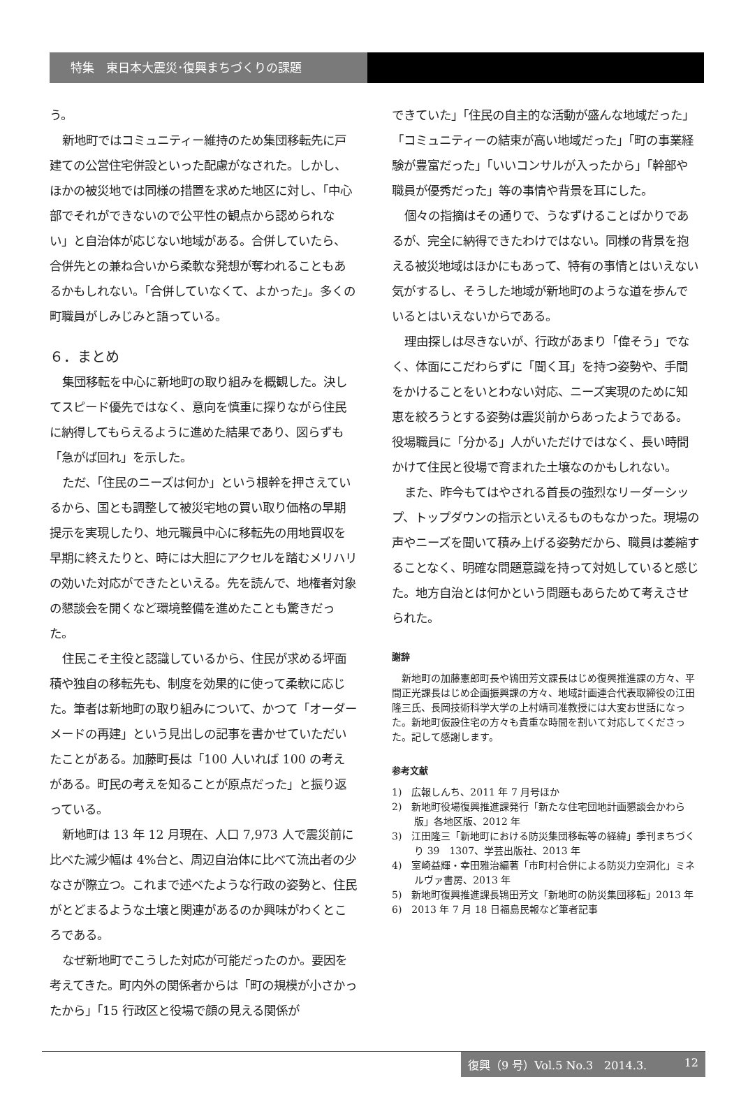特集　東日本大震災･復興まちづくりの課題
う。
新地町ではコミュニティー維持のため集団移転先に戸建ての公営住宅併設といった配慮がなされた。しかし、ほかの被災地では同様の措置を求めた地区に対し、「中心部でそれができないので公平性の観点から認められない」と自治体が応じない地域がある。合併していたら、合併先との兼ね合いから柔軟な発想が奪われることもあるかもしれない。「合併していなくて、よかった」。多くの町職員がしみじみと語っている。
６．まとめ
集団移転を中心に新地町の取り組みを概観した。決してスピード優先ではなく、意向を慎重に探りながら住民に納得してもらえるように進めた結果であり、図らずも「急がば回れ」を示した。
ただ、「住民のニーズは何か」という根幹を押さえているから、国とも調整して被災宅地の買い取り価格の早期提示を実現したり、地元職員中心に移転先の用地買収を早期に終えたりと、時には大胆にアクセルを踏むメリハリの効いた対応ができたといえる。先を読んで、地権者対象の懇談会を開くなど環境整備を進めたことも驚きだった。
住民こそ主役と認識しているから、住民が求める坪面積や独自の移転先も、制度を効果的に使って柔軟に応じた。筆者は新地町の取り組みについて、かつて「オーダーメードの再建」という見出しの記事を書かせていただいたことがある。加藤町長は「100 人いれば 100 の考えがある。町民の考えを知ることが原点だった」と振り返っている。
新地町は 13 年 12 月現在、人口 7,973 人で震災前に比べた減少幅は 4%台と、周辺自治体に比べて流出者の少なさが際立つ。これまで述べたような行政の姿勢と、住民がとどまるような土壌と関連があるのか興味がわくところである。
なぜ新地町でこうした対応が可能だったのか。要因を考えてきた。町内外の関係者からは「町の規模が小さかったから」「15 行政区と役場で顔の見える関係が
できていた」「住民の自主的な活動が盛んな地域だった」「コミュニティーの結束が高い地域だった」「町の事業経験が豊富だった」「いいコンサルが入ったから」「幹部や職員が優秀だった」等の事情や背景を耳にした。
個々の指摘はその通りで、うなずけることばかりであるが、完全に納得できたわけではない。同様の背景を抱える被災地域はほかにもあって、特有の事情とはいえない気がするし、そうした地域が新地町のような道を歩んでいるとはいえないからである。
理由探しは尽きないが、行政があまり「偉そう」でなく、体面にこだわらずに「聞く耳」を持つ姿勢や、手間をかけることをいとわない対応、ニーズ実現のために知恵を絞ろうとする姿勢は震災前からあったようである。役場職員に「分かる」人がいただけではなく、長い時間かけて住民と役場で育まれた土壌なのかもしれない。
また、昨今もてはやされる首長の強烈なリーダーシップ、トップダウンの指示といえるものもなかった。現場の声やニーズを聞いて積み上げる姿勢だから、職員は萎縮することなく、明確な問題意識を持って対処していると感じた。地方自治とは何かという問題もあらためて考えさせられた。
謝辞
新地町の加藤憲郎町長や鴇田芳文課長はじめ復興推進課の方々、平間正光課長はじめ企画振興課の方々、地域計画連合代表取締役の江田隆三氏、長岡技術科学大学の上村靖司准教授には大変お世話になった。新地町仮設住宅の方々も貴重な時間を割いて対応してくださった。記して感謝します。
参考文献
1)　広報しんち、2011 年 7 月号ほか
2)　新地町役場復興推進課発行「新たな住宅団地計画懇談会かわら版」各地区版、2012 年
3)　江田隆三「新地町における防災集団移転等の経緯」季刊まちづくり 39　1307、学芸出版社、2013 年
4)　室崎益輝・幸田雅治編著「市町村合併による防災力空洞化」ミネルヴァ書房、2013 年
5)　新地町復興推進課長鴇田芳文「新地町の防災集団移転」2013 年
6)　2013 年 7 月 18 日福島民報など筆者記事
復興（9 号）Vol.5 No.3　2014.3. 12